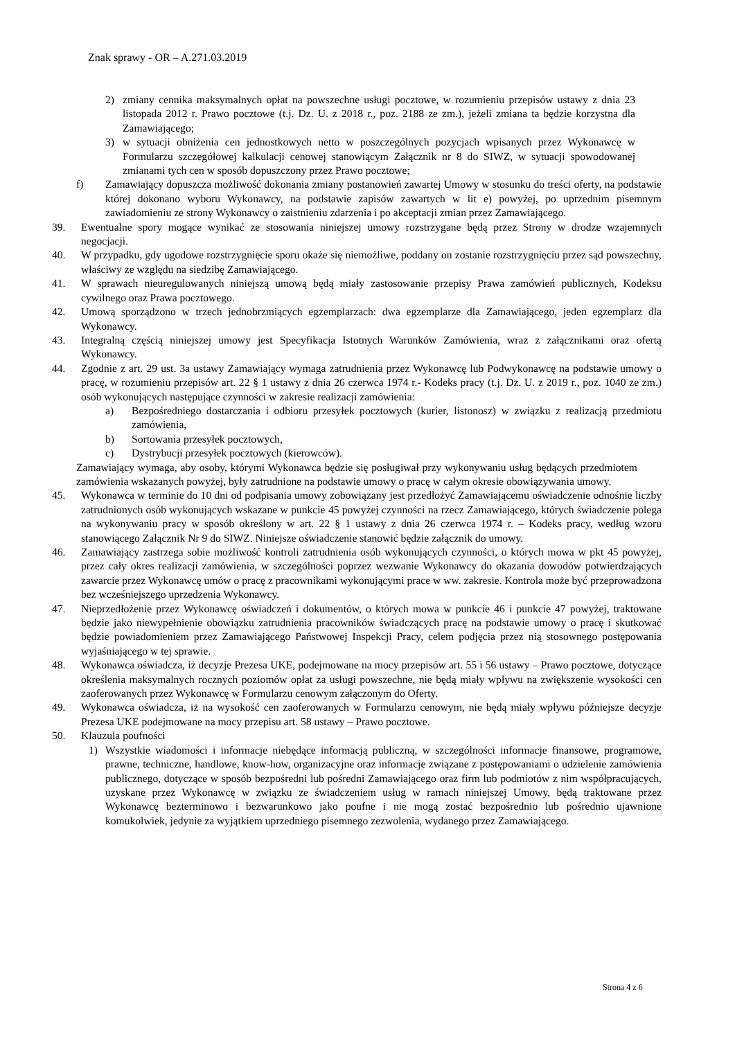Znak sprawy - OR – A.271.03.2019
2) zmiany cennika maksymalnych opłat na powszechne usługi pocztowe, w rozumieniu przepisów ustawy z dnia 23 listopada 2012 r. Prawo pocztowe (t.j. Dz. U. z 2018 r., poz. 2188 ze zm.), jeżeli zmiana ta będzie korzystna dla Zamawiającego;
3) w sytuacji obniżenia cen jednostkowych netto w poszczególnych pozycjach wpisanych przez Wykonawcę w Formularzu szczegółowej kalkulacji cenowej stanowiącym Załącznik nr 8 do SIWZ, w sytuacji spowodowanej zmianami tych cen w sposób dopuszczony przez Prawo pocztowe;
f) Zamawiający dopuszcza możliwość dokonania zmiany postanowień zawartej Umowy w stosunku do treści oferty, na podstawie której dokonano wyboru Wykonawcy, na podstawie zapisów zawartych w lit e) powyżej, po uprzednim pisemnym zawiadomieniu ze strony Wykonawcy o zaistnieniu zdarzenia i po akceptacji zmian przez Zamawiającego.
39. Ewentualne spory mogące wynikać ze stosowania niniejszej umowy rozstrzygane będą przez Strony w drodze wzajemnych negocjacji.
40. W przypadku, gdy ugodowe rozstrzygnięcie sporu okaże się niemożliwe, poddany on zostanie rozstrzygnięciu przez sąd powszechny, właściwy ze względu na siedzibę Zamawiającego.
41. W sprawach nieuregulowanych niniejszą umową będą miały zastosowanie przepisy Prawa zamówień publicznych, Kodeksu cywilnego oraz Prawa pocztowego.
42. Umową sporządzono w trzech jednobrzmiących egzemplarzach: dwa egzemplarze dla Zamawiającego, jeden egzemplarz dla Wykonawcy.
43. Integralną częścią niniejszej umowy jest Specyfikacja Istotnych Warunków Zamówienia, wraz z załącznikami oraz ofertą Wykonawcy.
44. Zgodnie z art. 29 ust. 3a ustawy Zamawiający wymaga zatrudnienia przez Wykonawcę lub Podwykonawcę na podstawie umowy o pracę, w rozumieniu przepisów art. 22 § 1 ustawy z dnia 26 czerwca 1974 r.- Kodeks pracy (t.j. Dz. U. z 2019 r., poz. 1040 ze zm.) osób wykonujących następujące czynności w zakresie realizacji zamówienia:
a) Bezpośredniego dostarczania i odbioru przesyłek pocztowych (kurier, listonosz) w związku z realizacją przedmiotu zamówienia,
b) Sortowania przesyłek pocztowych,
c) Dystrybucji przesyłek pocztowych (kierowców).
Zamawiający wymaga, aby osoby, którymi Wykonawca będzie się posługiwał przy wykonywaniu usług będących przedmiotem zamówienia wskazanych powyżej, były zatrudnione na podstawie umowy o pracę w całym okresie obowiązywania umowy.
45. Wykonawca w terminie do 10 dni od podpisania umowy zobowiązany jest przedłożyć Zamawiającemu oświadczenie odnośnie liczby zatrudnionych osób wykonujących wskazane w punkcie 45 powyżej czynności na rzecz Zamawiającego, których świadczenie polega na wykonywaniu pracy w sposób określony w art. 22 § 1 ustawy z dnia 26 czerwca 1974 r. – Kodeks pracy, według wzoru stanowiącego Załącznik Nr 9 do SIWZ. Niniejsze oświadczenie stanowić będzie załącznik do umowy.
46. Zamawiający zastrzega sobie możliwość kontroli zatrudnienia osób wykonujących czynności, o których mowa w pkt 45 powyżej, przez cały okres realizacji zamówienia, w szczególności poprzez wezwanie Wykonawcy do okazania dowodów potwierdzających zawarcie przez Wykonawcę umów o pracę z pracownikami wykonującymi prace w ww. zakresie. Kontrola może być przeprowadzona bez wcześniejszego uprzedzenia Wykonawcy.
47. Nieprzedłożenie przez Wykonawcę oświadczeń i dokumentów, o których mowa w punkcie 46 i punkcie 47 powyżej, traktowane będzie jako niewypełnienie obowiązku zatrudnienia pracowników świadczących pracę na podstawie umowy o pracę i skutkować będzie powiadomieniem przez Zamawiającego Państwowej Inspekcji Pracy, celem podjęcia przez nią stosownego postępowania wyjaśniającego w tej sprawie.
48. Wykonawca oświadcza, iż decyzje Prezesa UKE, podejmowane na mocy przepisów art. 55 i 56 ustawy – Prawo pocztowe, dotyczące określenia maksymalnych rocznych poziomów opłat za usługi powszechne, nie będą miały wpływu na zwiększenie wysokości cen zaoferowanych przez Wykonawcę w Formularzu cenowym załączonym do Oferty.
49. Wykonawca oświadcza, iż na wysokość cen zaoferowanych w Formularzu cenowym, nie będą miały wpływu późniejsze decyzje Prezesa UKE podejmowane na mocy przepisu art. 58 ustawy – Prawo pocztowe.
50. Klauzula poufności
1) Wszystkie wiadomości i informacje niebędące informacją publiczną, w szczególności informacje finansowe, programowe, prawne, techniczne, handlowe, know-how, organizacyjne oraz informacje związane z postępowaniami o udzielenie zamówienia publicznego, dotyczące w sposób bezpośredni lub pośredni Zamawiającego oraz firm lub podmiotów z nim współpracujących, uzyskane przez Wykonawcę w związku ze świadczeniem usług w ramach niniejszej Umowy, będą traktowane przez Wykonawcę bezterminowo i bezwarunkowo jako poufne i nie mogą zostać bezpośrednio lub pośrednio ujawnione komukolwiek, jedynie za wyjątkiem uprzedniego pisemnego zezwolenia, wydanego przez Zamawiającego.
Strona 4 z 6